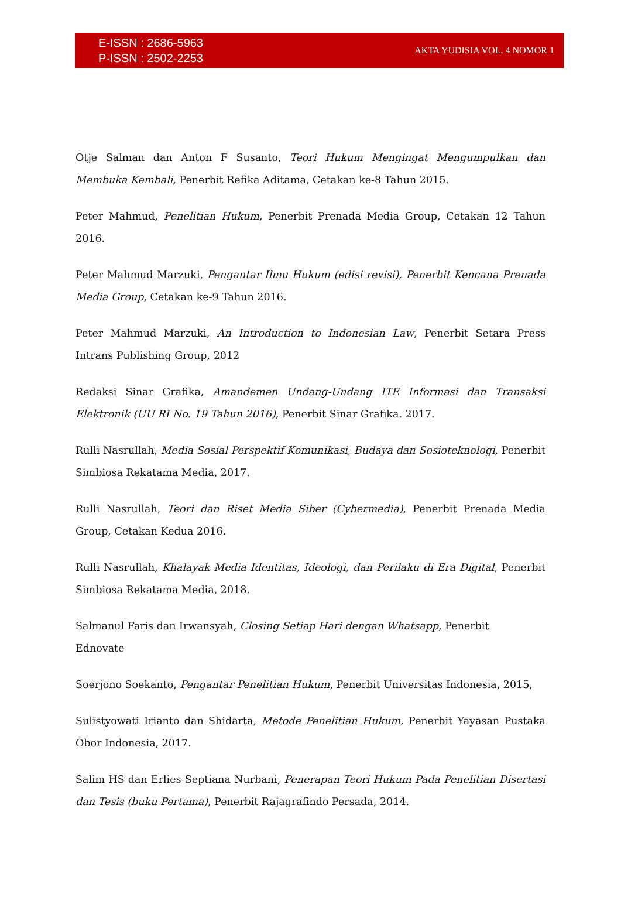E-ISSN : 2686-5963
P-ISSN : 2502-2253
AKTA YUDISIA VOL. 4 NOMOR 1
Otje Salman dan Anton F Susanto, Teori Hukum Mengingat Mengumpulkan dan Membuka Kembali, Penerbit Refika Aditama, Cetakan ke-8 Tahun 2015.
Peter Mahmud, Penelitian Hukum, Penerbit Prenada Media Group, Cetakan 12 Tahun 2016.
Peter Mahmud Marzuki, Pengantar Ilmu Hukum (edisi revisi), Penerbit Kencana Prenada Media Group, Cetakan ke-9 Tahun 2016.
Peter Mahmud Marzuki, An Introduction to Indonesian Law, Penerbit Setara Press Intrans Publishing Group, 2012
Redaksi Sinar Grafika, Amandemen Undang-Undang ITE Informasi dan Transaksi Elektronik (UU RI No. 19 Tahun 2016), Penerbit Sinar Grafika. 2017.
Rulli Nasrullah, Media Sosial Perspektif Komunikasi, Budaya dan Sosioteknologi, Penerbit Simbiosa Rekatama Media, 2017.
Rulli Nasrullah, Teori dan Riset Media Siber (Cybermedia), Penerbit Prenada Media Group, Cetakan Kedua 2016.
Rulli Nasrullah, Khalayak Media Identitas, Ideologi, dan Perilaku di Era Digital, Penerbit Simbiosa Rekatama Media, 2018.
Salmanul Faris dan Irwansyah, Closing Setiap Hari dengan Whatsapp, Penerbit
Ednovate
Soerjono Soekanto, Pengantar Penelitian Hukum, Penerbit Universitas Indonesia, 2015,
Sulistyowati Irianto dan Shidarta, Metode Penelitian Hukum, Penerbit Yayasan Pustaka Obor Indonesia, 2017.
Salim HS dan Erlies Septiana Nurbani, Penerapan Teori Hukum Pada Penelitian Disertasi dan Tesis (buku Pertama), Penerbit Rajagrafindo Persada, 2014.